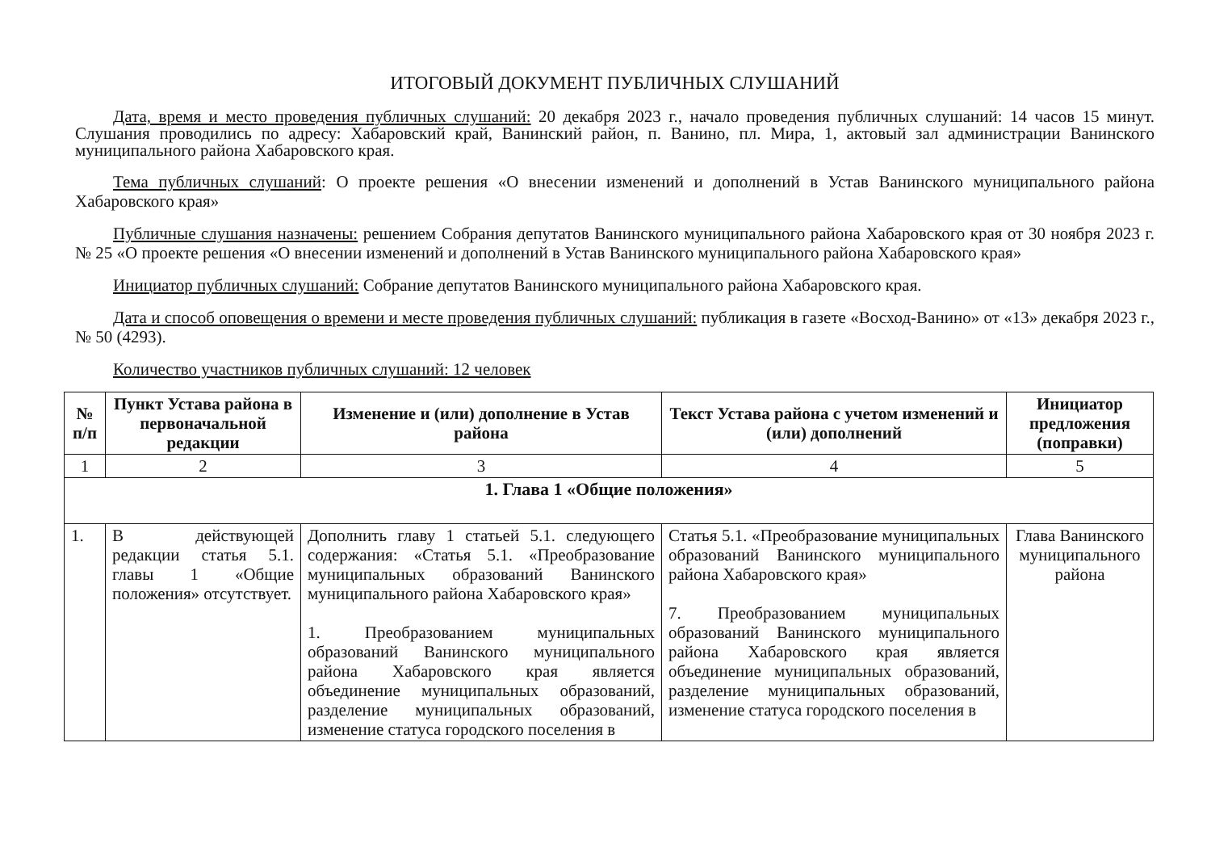ИТОГОВЫЙ ДОКУМЕНТ ПУБЛИЧНЫХ СЛУШАНИЙ
Дата, время и место проведения публичных слушаний: 20 декабря 2023 г., начало проведения публичных слушаний: 14 часов 15 минут. Слушания проводились по адресу: Хабаровский край, Ванинский район, п. Ванино, пл. Мира, 1, актовый зал администрации Ванинского муниципального района Хабаровского края.
Тема публичных слушаний: О проекте решения «О внесении изменений и дополнений в Устав Ванинского муниципального района Хабаровского края»
Публичные слушания назначены: решением Собрания депутатов Ванинского муниципального района Хабаровского края от 30 ноября 2023 г. № 25 «О проекте решения «О внесении изменений и дополнений в Устав Ванинского муниципального района Хабаровского края»
Инициатор публичных слушаний: Собрание депутатов Ванинского муниципального района Хабаровского края.
Дата и способ оповещения о времени и месте проведения публичных слушаний: публикация в газете «Восход-Ванино» от «13» декабря 2023 г., № 50 (4293).
Количество участников публичных слушаний: 12 человек
| № п/п | Пункт Устава района в первоначальной редакции | Изменение и (или) дополнение в Устав района | Текст Устава района с учетом изменений и (или) дополнений | Инициатор предложения (поправки) |
| --- | --- | --- | --- | --- |
| 1 | 2 | 3 | 4 | 5 |
| 1. Глава 1 «Общие положения» | | | | |
| 1. | В действующей редакции статья 5.1. главы 1 «Общие положения» отсутствует. | Дополнить главу 1 статьей 5.1. следующего содержания: «Статья 5.1. «Преобразование муниципальных образований Ванинского муниципального района Хабаровского края» 1. Преобразованием муниципальных образований Ванинского муниципального района Хабаровского края является объединение муниципальных образований, разделение муниципальных образований, изменение статуса городского поселения в | Статья 5.1. «Преобразование муниципальных образований Ванинского муниципального района Хабаровского края» 7. Преобразованием муниципальных образований Ванинского муниципального района Хабаровского края является объединение муниципальных образований, разделение муниципальных образований, изменение статуса городского поселения в | Глава Ванинского муниципального района |